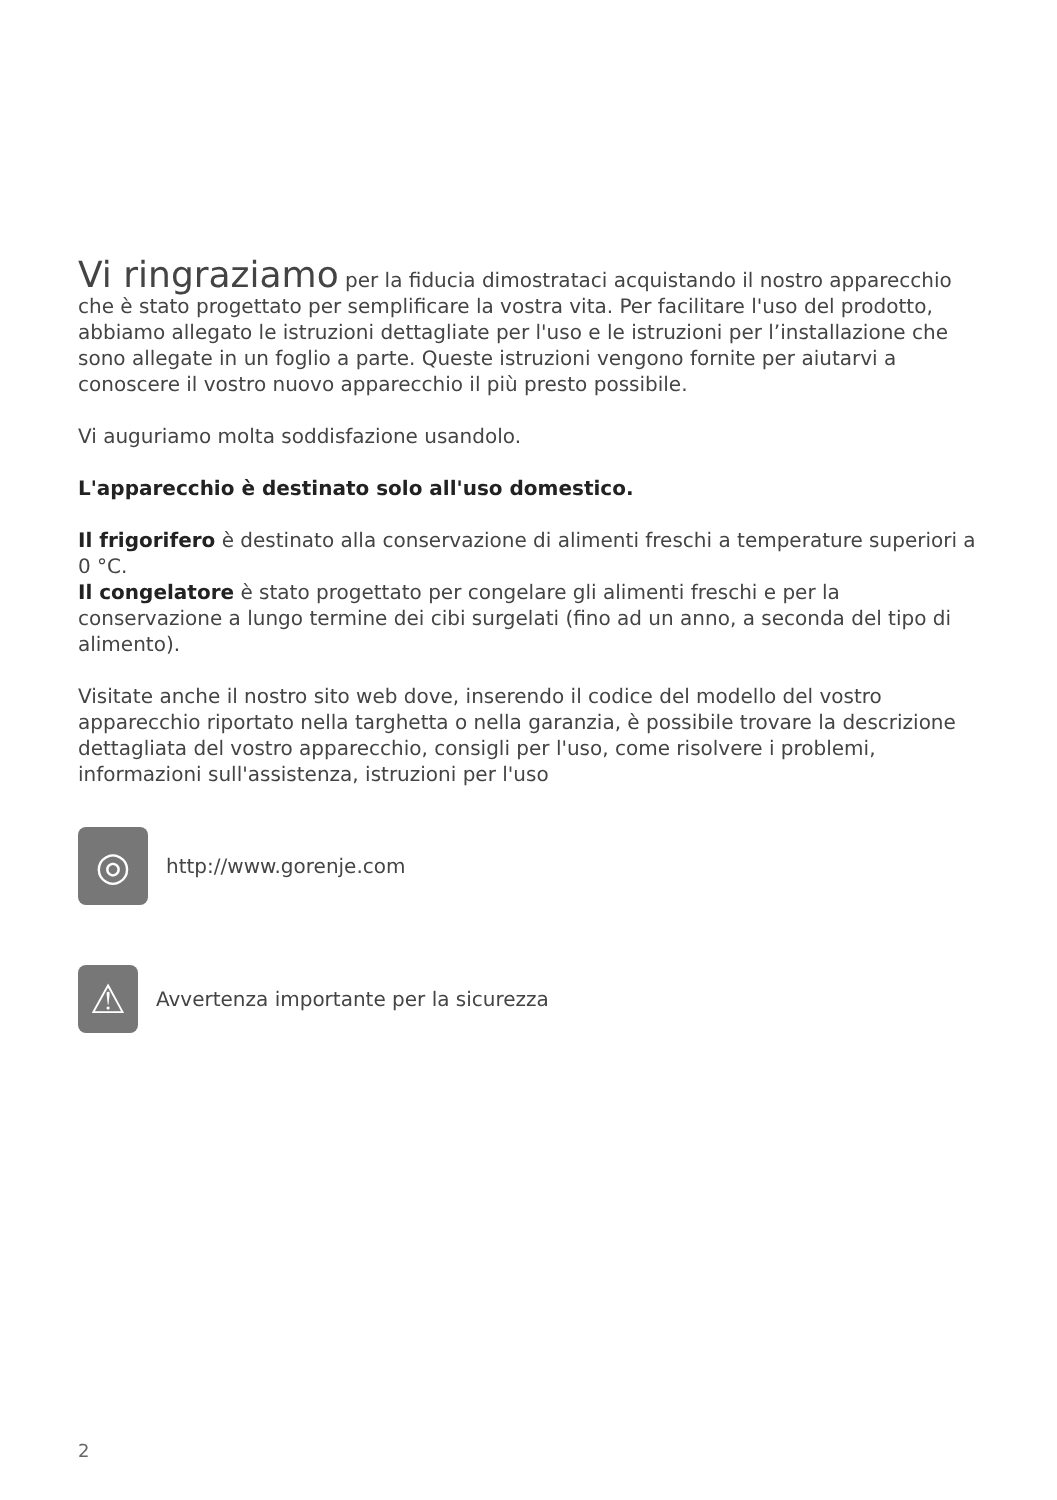Vi ringraziamo per la fiducia dimostrataci acquistando il nostro apparecchio che è stato progettato per semplificare la vostra vita. Per facilitare l'uso del prodotto, abbiamo allegato le istruzioni dettagliate per l'uso e le istruzioni per l’installazione che sono allegate in un foglio a parte. Queste istruzioni vengono fornite per aiutarvi a conoscere il vostro nuovo apparecchio il più presto possibile.
Vi auguriamo molta soddisfazione usandolo.
L'apparecchio è destinato solo all'uso domestico.
Il frigorifero è destinato alla conservazione di alimenti freschi a temperature superiori a 0 °C.
Il congelatore è stato progettato per congelare gli alimenti freschi e per la conservazione a lungo termine dei cibi surgelati (fino ad un anno, a seconda del tipo di alimento).
Visitate anche il nostro sito web dove, inserendo il codice del modello del vostro apparecchio riportato nella targhetta o nella garanzia, è possibile trovare la descrizione dettagliata del vostro apparecchio, consigli per l'uso, come risolvere i problemi, informazioni sull'assistenza, istruzioni per l'uso
◎
http://www.gorenje.com
⚠
Avvertenza importante per la sicurezza
2